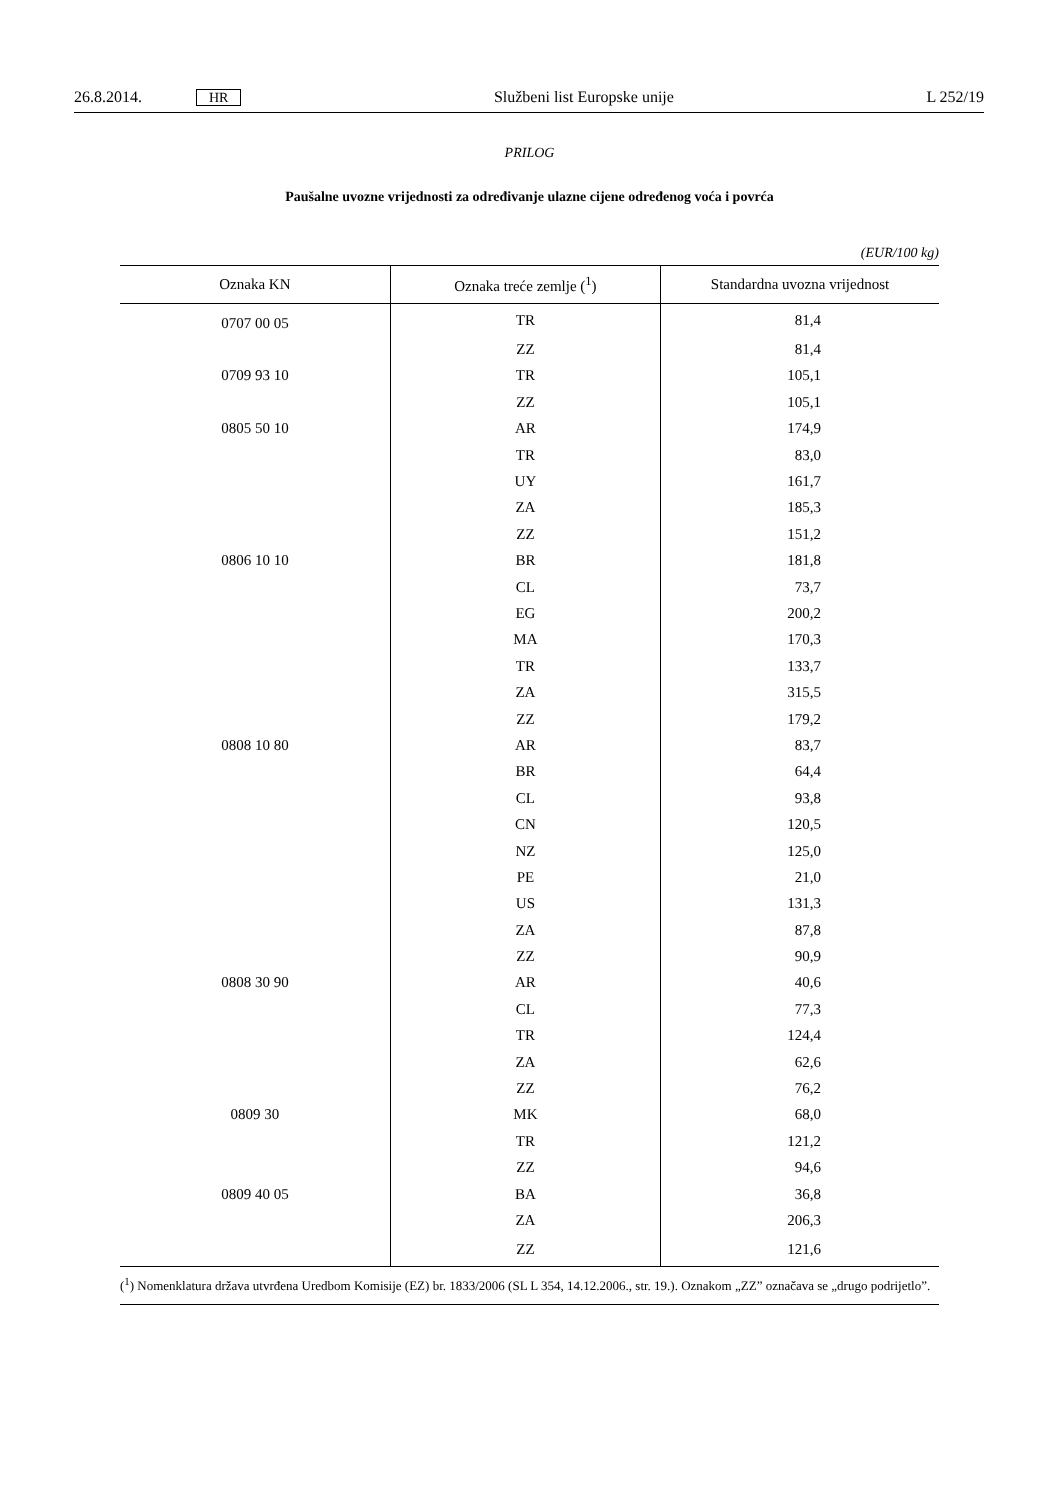26.8.2014. HR Službeni list Europske unije L 252/19
PRILOG
Paušalne uvozne vrijednosti za određivanje ulazne cijene određenog voća i povrća
(EUR/100 kg)
| Oznaka KN | Oznaka treće zemlje (<sup>1</sup>) | Standardna uvozna vrijednost |
| --- | --- | --- |
| 0707 00 05 | TR | 81,4 |
| | ZZ | 81,4 |
| 0709 93 10 | TR | 105,1 |
| | ZZ | 105,1 |
| 0805 50 10 | AR | 174,9 |
| | TR | 83,0 |
| | UY | 161,7 |
| | ZA | 185,3 |
| | ZZ | 151,2 |
| 0806 10 10 | BR | 181,8 |
| | CL | 73,7 |
| | EG | 200,2 |
| | MA | 170,3 |
| | TR | 133,7 |
| | ZA | 315,5 |
| | ZZ | 179,2 |
| 0808 10 80 | AR | 83,7 |
| | BR | 64,4 |
| | CL | 93,8 |
| | CN | 120,5 |
| | NZ | 125,0 |
| | PE | 21,0 |
| | US | 131,3 |
| | ZA | 87,8 |
| | ZZ | 90,9 |
| 0808 30 90 | AR | 40,6 |
| | CL | 77,3 |
| | TR | 124,4 |
| | ZA | 62,6 |
| | ZZ | 76,2 |
| 0809 30 | MK | 68,0 |
| | TR | 121,2 |
| | ZZ | 94,6 |
| 0809 40 05 | BA | 36,8 |
| | ZA | 206,3 |
| | ZZ | 121,6 |
(<sup>1</sup>) Nomenklatura država utvrđena Uredbom Komisije (EZ) br. 1833/2006 (SL L 354, 14.12.2006., str. 19.). Oznakom „ZZ” označava se „drugo podrijetlo”.